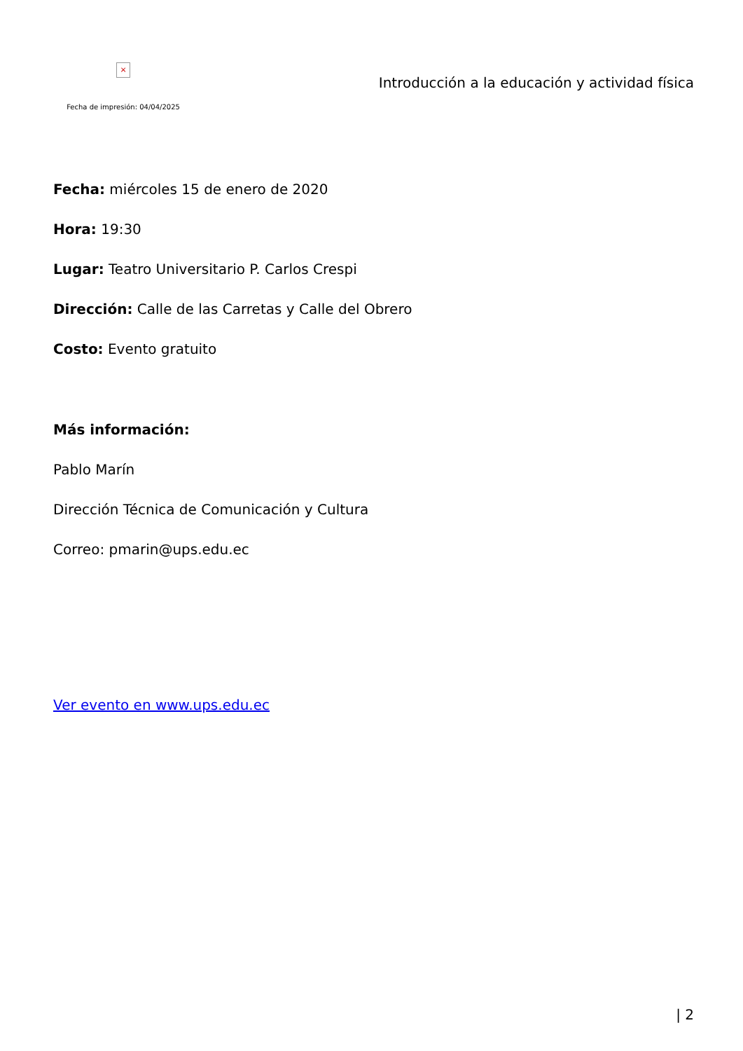×
Fecha de impresión: 04/04/2025
Introducción a la educación y actividad física
Fecha: miércoles 15 de enero de 2020
Hora: 19:30
Lugar: Teatro Universitario P. Carlos Crespi
Dirección: Calle de las Carretas y Calle del Obrero
Costo: Evento gratuito
Más información:
Pablo Marín
Dirección Técnica de Comunicación y Cultura
Correo: pmarin@ups.edu.ec
Ver evento en www.ups.edu.ec
| 2